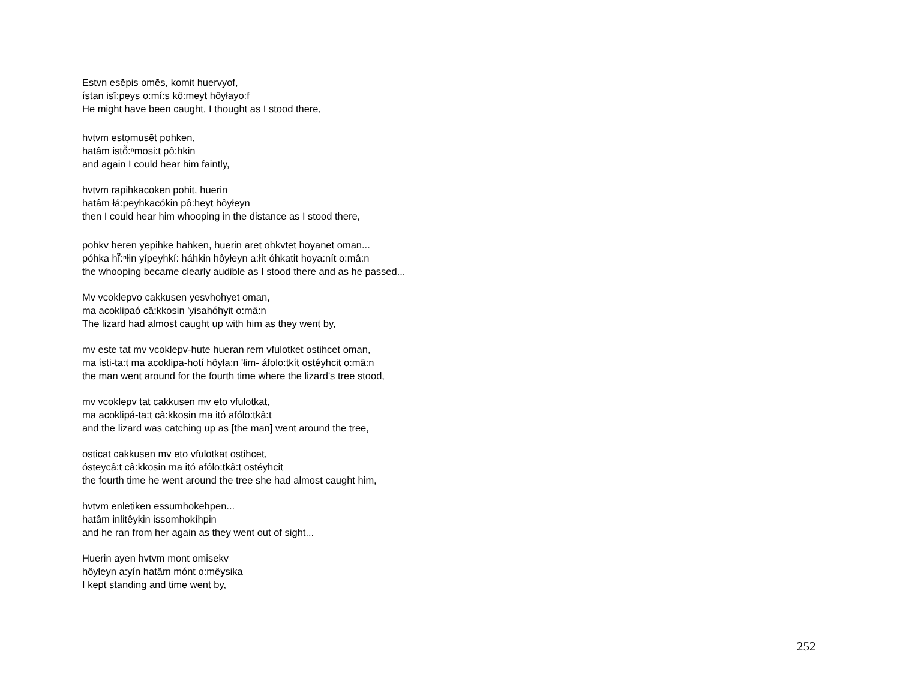Estvn esēpis omēs, komit huervyof,
ístan isî:peys o:mí:s kô:meyt hôyłayo:f
He might have been caught, I thought as I stood there,
hvtvm estọmusēt pohken,
hatâm istŏ̃:ⁿmosi:t pô:hkin
and again I could hear him faintly,
hvtvm rapihkacoken pohit, huerin
hatâm łá:peyhkacókin pô:heyt hôyłeyn
then I could hear him whooping in the distance as I stood there,
pohkv hēren yepihkē hahken, huerin aret ohkvtet hoyanet oman...
póhka hĭ̃:ⁿłin yípeyhkí: háhkin hôyłeyn a:łít óhkatit hoya:nít o:mâ:n
the whooping became clearly audible as I stood there and as he passed...
Mv vcoklepvo cakkusen yesvhohyet oman,
ma acoklipaó câ:kkosin 'yisahóhyit o:mâ:n
The lizard had almost caught up with him as they went by,
mv este tat mv vcoklepv-hute hueran rem vfulotket ostihcet oman,
ma ísti-ta:t ma acoklipa-hotí hôyła:n 'łim- áfolo:tkít ostéyhcit o:mâ:n
the man went around for the fourth time where the lizard's tree stood,
mv vcoklepv tat cakkusen mv eto vfulotkat,
ma acoklipá-ta:t câ:kkosin ma itó afólo:tkâ:t
and the lizard was catching up as [the man] went around the tree,
osticat cakkusen mv eto vfulotkat ostihcet,
ósteycâ:t câ:kkosin ma itó afólo:tkâ:t ostéyhcit
the fourth time he went around the tree she had almost caught him,
hvtvm enletiken essumhokehpen...
hatâm inlitêykin issomhokíhpin
and he ran from her again as they went out of sight...
Huerin ayen hvtvm mont omisekv
hôyłeyn a:yín hatâm mónt o:mêysika
I kept standing and time went by,
252